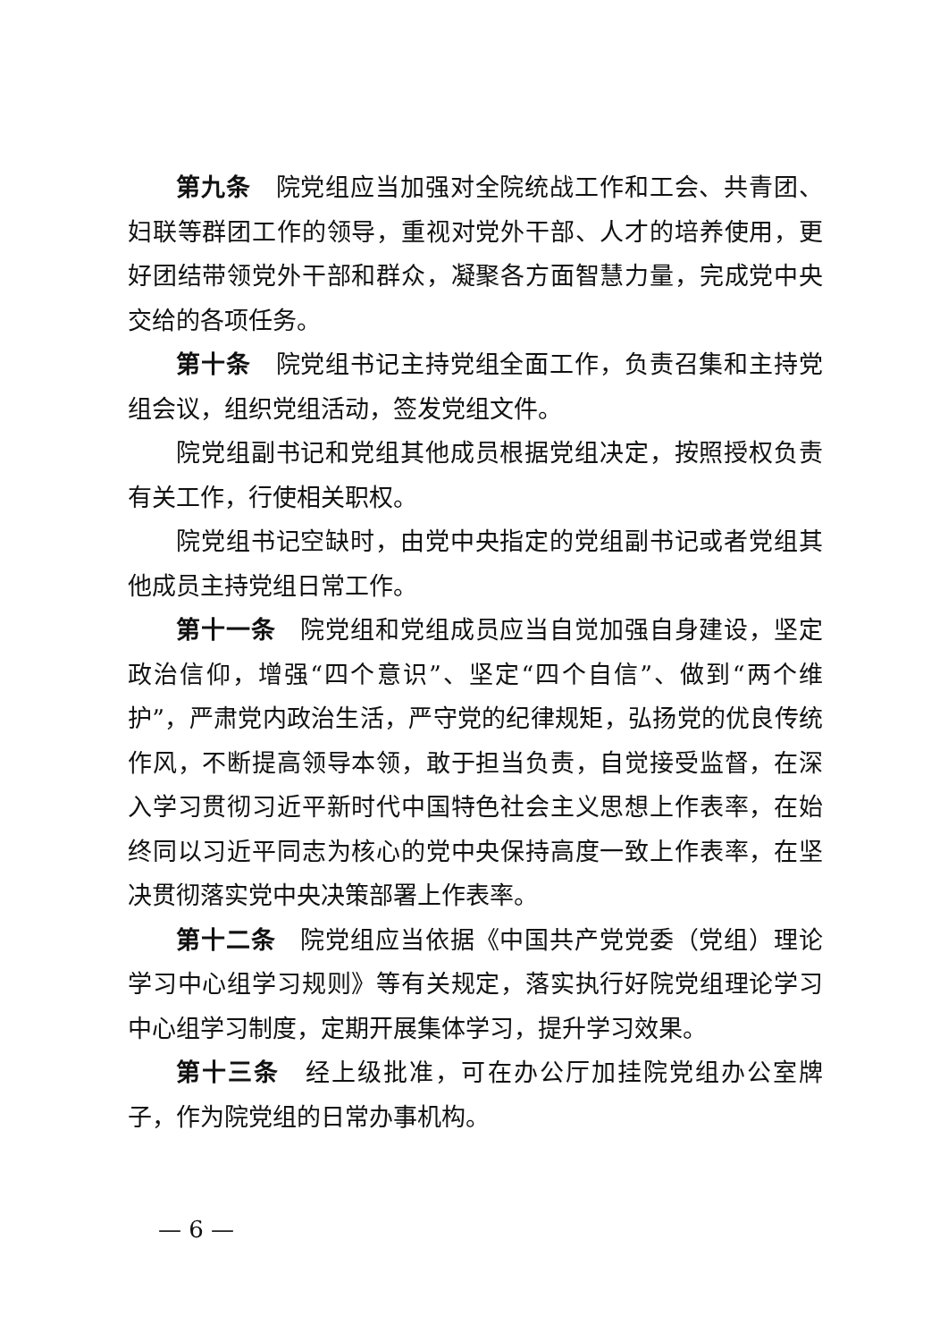第九条　院党组应当加强对全院统战工作和工会、共青团、妇联等群团工作的领导，重视对党外干部、人才的培养使用，更好团结带领党外干部和群众，凝聚各方面智慧力量，完成党中央交给的各项任务。
第十条　院党组书记主持党组全面工作，负责召集和主持党组会议，组织党组活动，签发党组文件。
院党组副书记和党组其他成员根据党组决定，按照授权负责有关工作，行使相关职权。
院党组书记空缺时，由党中央指定的党组副书记或者党组其他成员主持党组日常工作。
第十一条　院党组和党组成员应当自觉加强自身建设，坚定政治信仰，增强“四个意识”、坚定“四个自信”、做到“两个维护”，严肃党内政治生活，严守党的纪律规矩，弘扬党的优良传统作风，不断提高领导本领，敢于担当负责，自觉接受监督，在深入学习贯彻习近平新时代中国特色社会主义思想上作表率，在始终同以习近平同志为核心的党中央保持高度一致上作表率，在坚决贯彻落实党中央决策部署上作表率。
第十二条　院党组应当依据《中国共产党党委（党组）理论学习中心组学习规则》等有关规定，落实执行好院党组理论学习中心组学习制度，定期开展集体学习，提升学习效果。
第十三条　经上级批准，可在办公厅加挂院党组办公室牌子，作为院党组的日常办事机构。
— 6 —